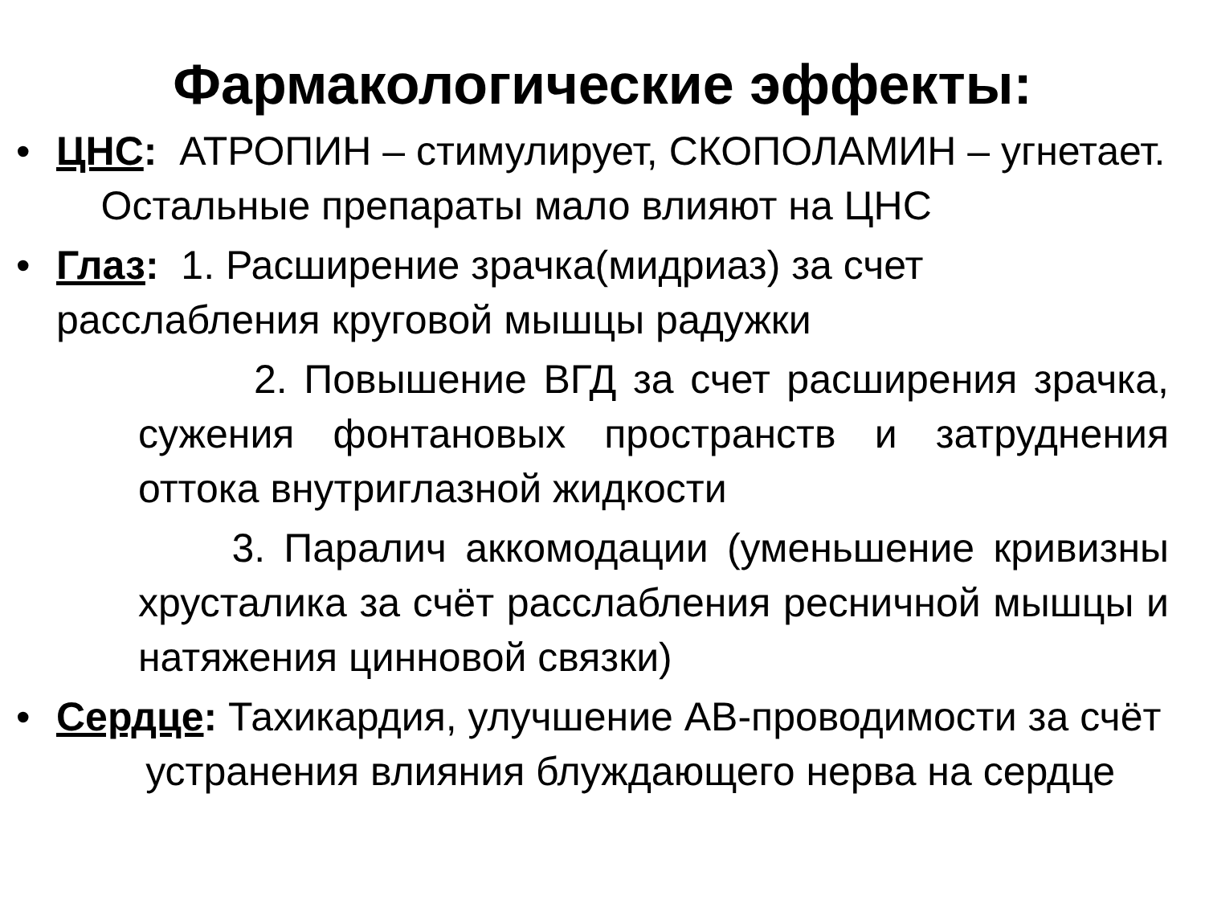Фармакологические эффекты:
• ЦНС: АТРОПИН – стимулирует, СКОПОЛАМИН – угнетает. Остальные препараты мало влияют на ЦНС
• Глаз: 1. Расширение зрачка(мидриаз) за счет расслабления круговой мышцы радужки
2. Повышение ВГД за счет расширения зрачка, сужения фонтановых пространств и затруднения оттока внутриглазной жидкости
3. Паралич аккомодации (уменьшение кривизны хрусталика за счёт расслабления ресничной мышцы и натяжения цинновой связки)
• Сердце: Тахикардия, улучшение АВ-проводимости за счёт устранения влияния блуждающего нерва на сердце